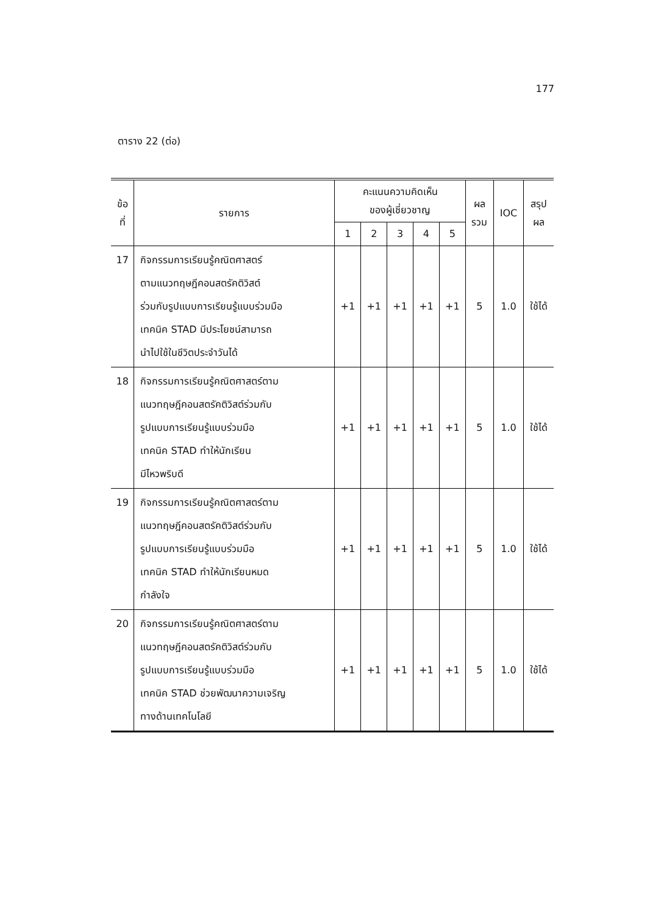177
ตาราง 22 (ต่อ)
| ข้อ ที่ | รายการ | คะแนนความคิดเห็น ของผู้เชี่ยวชาญ | | | | | ผล รวม | IOC | สรุป ผล |
| --- | --- | --- | --- | --- | --- | --- | --- | --- | --- |
| | | 1 | 2 | 3 | 4 | 5 | | | |
| 17 | กิจกรรมการเรียนรู้คณิตศาสตร์ ตามแนวทฤษฎีคอนสตรัคติวิสต์ ร่วมกับรูปแบบการเรียนรู้แบบร่วมมือ เทคนิค STAD มีประโยชน์สามารถ นำไปใช้ในชีวิตประจำวันได้ | +1 | +1 | +1 | +1 | +1 | 5 | 1.0 | ใช้ได้ |
| 18 | กิจกรรมการเรียนรู้คณิตศาสตร์ตาม แนวทฤษฎีคอนสตรัคติวิสต์ร่วมกับ รูปแบบการเรียนรู้แบบร่วมมือ เทคนิค STAD ทำให้นักเรียน มีไหวพริบดี | +1 | +1 | +1 | +1 | +1 | 5 | 1.0 | ใช้ได้ |
| 19 | กิจกรรมการเรียนรู้คณิตศาสตร์ตาม แนวทฤษฎีคอนสตรัคติวิสต์ร่วมกับ รูปแบบการเรียนรู้แบบร่วมมือ เทคนิค STAD ทำให้นักเรียนหมด กำลังใจ | +1 | +1 | +1 | +1 | +1 | 5 | 1.0 | ใช้ได้ |
| 20 | กิจกรรมการเรียนรู้คณิตศาสตร์ตาม แนวทฤษฎีคอนสตรัคติวิสต์ร่วมกับ รูปแบบการเรียนรู้แบบร่วมมือ เทคนิค STAD ช่วยพัฒนาความเจริญ ทางด้านเทคโนโลยี | +1 | +1 | +1 | +1 | +1 | 5 | 1.0 | ใช้ได้ |